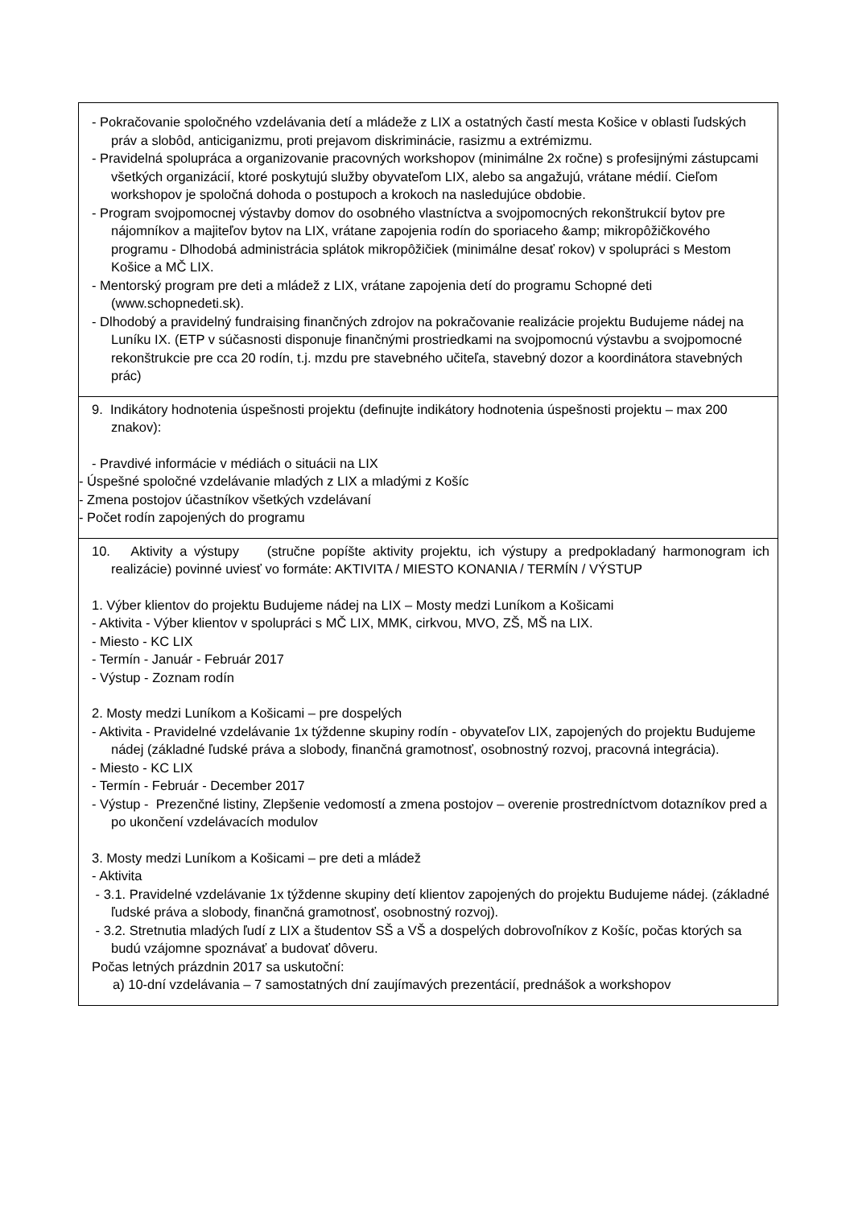| - Pokračovanie spoločného vzdelávania detí a mládeže z LIX a ostatných častí mesta Košice v oblasti ľudských práv a slobôd, anticiganizmu, proti prejavom diskriminácie, rasizmu a extrémizmu. - Pravidelná spolupráca a organizovanie pracovných workshopov (minimálne 2x ročne) s profesijnými zástupcami všetkých organizácií, ktoré poskytujú služby obyvateľom LIX, alebo sa angažujú, vrátane médií. Cieľom workshopov je spoločná dohoda o postupoch a krokoch na nasledujúce obdobie. - Program svojpomocnej výstavby domov do osobného vlastníctva a svojpomocných rekonštrukcií bytov pre nájomníkov a majiteľov bytov na LIX, vrátane zapojenia rodín do sporiaceho &amp; mikropôžičkového programu - Dlhodobá administrácia splátok mikropôžičiek (minimálne desať rokov) v spolupráci s Mestom Košice a MČ LIX. - Mentorský program pre deti a mládež z LIX, vrátane zapojenia detí do programu Schopné deti (www.schopnedeti.sk). - Dlhodobý a pravidelný fundraising finančných zdrojov na pokračovanie realizácie projektu Budujeme nádej na Luníku IX. (ETP v súčasnosti disponuje finančnými prostriedkami na svojpomocnú výstavbu a svojpomocné rekonštrukcie pre cca 20 rodín, t.j. mzdu pre stavebného učiteľa, stavebný dozor a koordinátora stavebných prác) |
| 9. Indikátory hodnotenia úspešnosti projektu (definujte indikátory hodnotenia úspešnosti projektu – max 200 znakov): - Pravdivé informácie v médiách o situácii na LIX - Úspešné spoločné vzdelávanie mladých z LIX a mladými z Košíc - Zmena postojov účastníkov všetkých vzdelávaní - Počet rodín zapojených do programu |
| 10. Aktivity a výstupy (stručne popíšte aktivity projektu, ich výstupy a predpokladaný harmonogram ich realizácie) povinné uviesť vo formáte: AKTIVITA / MIESTO KONANIA / TERMÍN / VÝSTUP 1. Výber klientov do projektu Budujeme nádej na LIX – Mosty medzi Luníkom a Košicami - Aktivita - Výber klientov v spolupráci s MČ LIX, MMK, cirkvou, MVO, ZŠ, MŠ na LIX. - Miesto - KC LIX - Termín - Január - Február 2017 - Výstup - Zoznam rodín 2. Mosty medzi Luníkom a Košicami – pre dospelých - Aktivita - Pravidelné vzdelávanie 1x týždenne skupiny rodín - obyvateľov LIX, zapojených do projektu Budujeme nádej (základné ľudské práva a slobody, finančná gramotnosť, osobnostný rozvoj, pracovná integrácia). - Miesto - KC LIX - Termín - Február - December 2017 - Výstup - Prezenčné listiny, Zlepšenie vedomostí a zmena postojov – overenie prostredníctvom dotazníkov pred a po ukončení vzdelávacích modulov 3. Mosty medzi Luníkom a Košicami – pre deti a mládež - Aktivita - 3.1. Pravidelné vzdelávanie 1x týždenne skupiny detí klientov zapojených do projektu Budujeme nádej. (základné ľudské práva a slobody, finančná gramotnosť, osobnostný rozvoj). - 3.2. Stretnutia mladých ľudí z LIX a študentov SŠ a VŠ a dospelých dobrovoľníkov z Košíc, počas ktorých sa budú vzájomne spoznávať a budovať dôveru. Počas letných prázdnin 2017 sa uskutoční: a) 10-dní vzdelávania – 7 samostatných dní zaujímavých prezentácií, prednášok a workshopov |